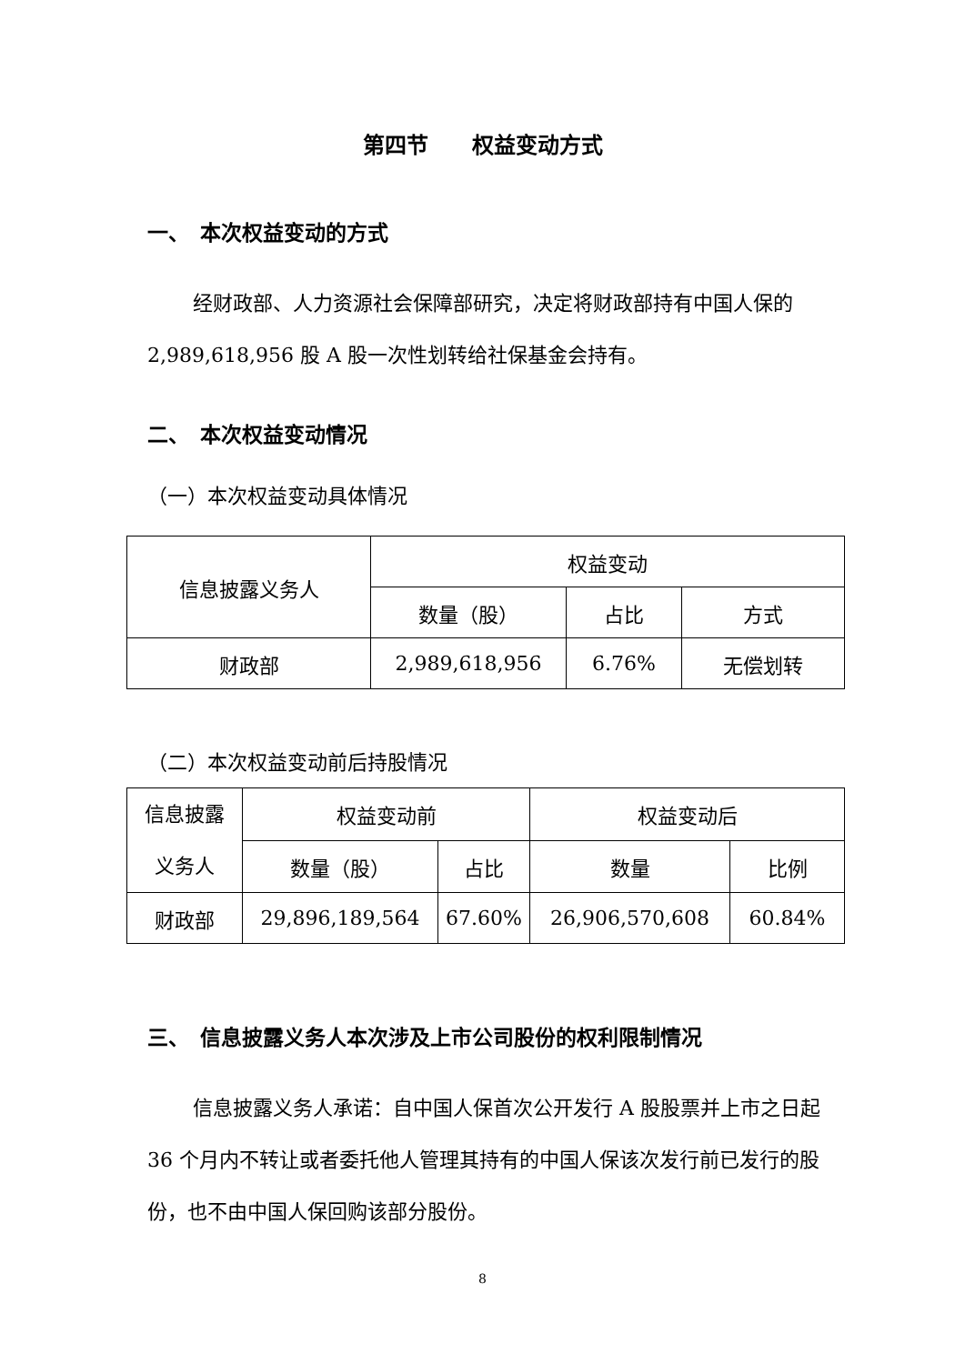第四节　　权益变动方式
一、　本次权益变动的方式
经财政部、人力资源社会保障部研究，决定将财政部持有中国人保的 2,989,618,956 股 A 股一次性划转给社保基金会持有。
二、　本次权益变动情况
（一）本次权益变动具体情况
| 信息披露义务人 | 权益变动 | | |
| --- | --- | --- | --- |
| | 数量（股） | 占比 | 方式 |
| 财政部 | 2,989,618,956 | 6.76% | 无偿划转 |
（二）本次权益变动前后持股情况
| 信息披露 义务人 | 权益变动前 | | 权益变动后 | |
| --- | --- | --- | --- | --- |
| | 数量（股） | 占比 | 数量 | 比例 |
| 财政部 | 29,896,189,564 | 67.60% | 26,906,570,608 | 60.84% |
三、　信息披露义务人本次涉及上市公司股份的权利限制情况
信息披露义务人承诺：自中国人保首次公开发行 A 股股票并上市之日起 36 个月内不转让或者委托他人管理其持有的中国人保该次发行前已发行的股份，也不由中国人保回购该部分股份。
8